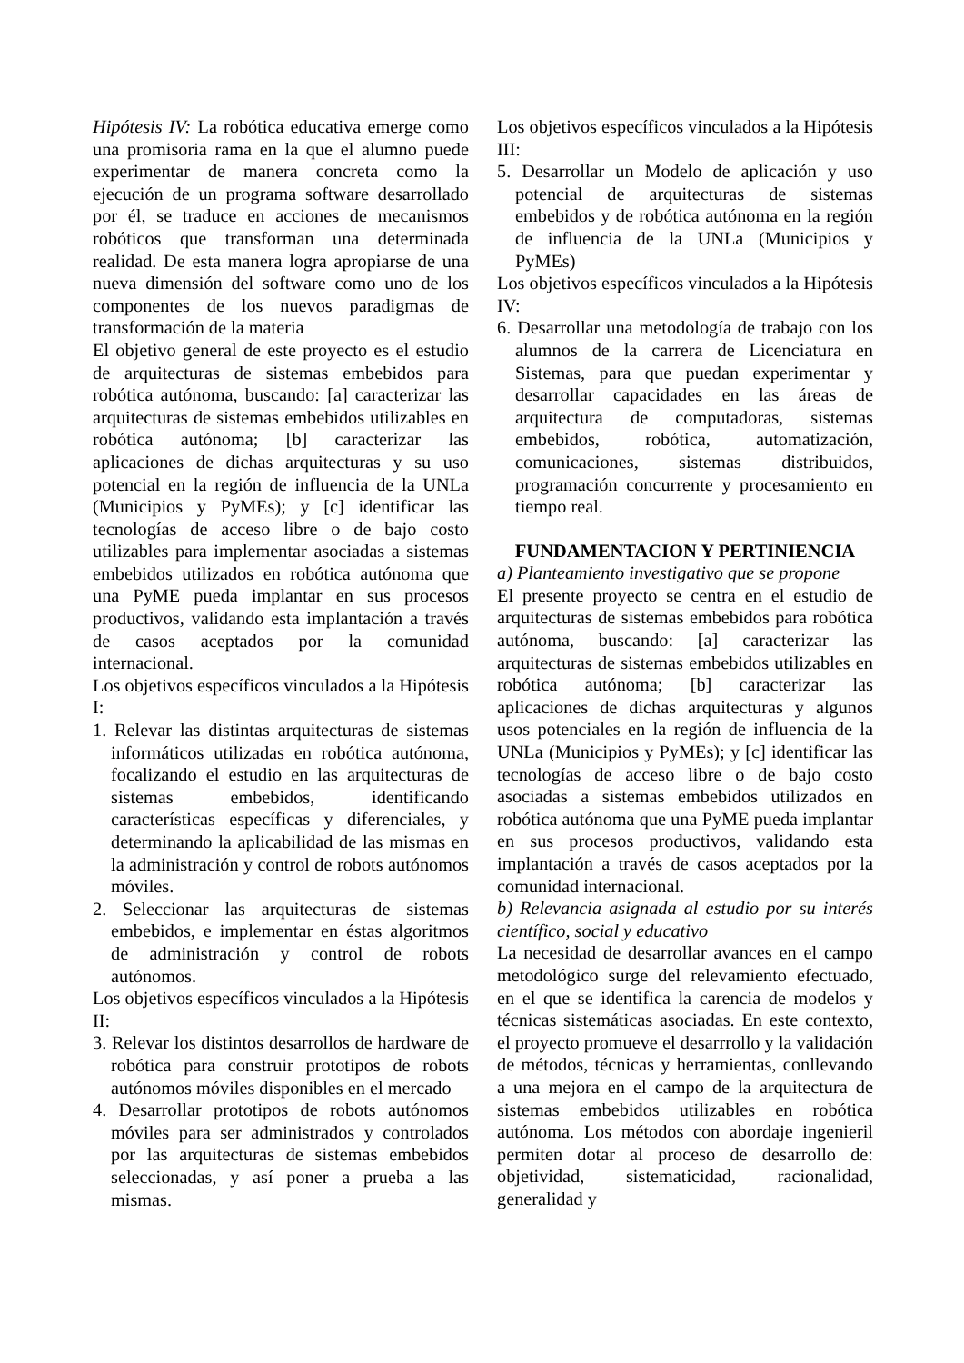Hipótesis IV: La robótica educativa emerge como una promisoria rama en la que el alumno puede experimentar de manera concreta como la ejecución de un programa software desarrollado por él, se traduce en acciones de mecanismos robóticos que transforman una determinada realidad. De esta manera logra apropiarse de una nueva dimensión del software como uno de los componentes de los nuevos paradigmas de transformación de la materia
El objetivo general de este proyecto es el estudio de arquitecturas de sistemas embebidos para robótica autónoma, buscando: [a] caracterizar las arquitecturas de sistemas embebidos utilizables en robótica autónoma; [b] caracterizar las aplicaciones de dichas arquitecturas y su uso potencial en la región de influencia de la UNLa (Municipios y PyMEs); y [c] identificar las tecnologías de acceso libre o de bajo costo utilizables para implementar asociadas a sistemas embebidos utilizados en robótica autónoma que una PyME pueda implantar en sus procesos productivos, validando esta implantación a través de casos aceptados por la comunidad internacional.
Los objetivos específicos vinculados a la Hipótesis I:
1. Relevar las distintas arquitecturas de sistemas informáticos utilizadas en robótica autónoma, focalizando el estudio en las arquitecturas de sistemas embebidos, identificando características específicas y diferenciales, y determinando la aplicabilidad de las mismas en la administración y control de robots autónomos móviles.
2. Seleccionar las arquitecturas de sistemas embebidos, e implementar en éstas algoritmos de administración y control de robots autónomos.
Los objetivos específicos vinculados a la Hipótesis II:
3. Relevar los distintos desarrollos de hardware de robótica para construir prototipos de robots autónomos móviles disponibles en el mercado
4. Desarrollar prototipos de robots autónomos móviles para ser administrados y controlados por las arquitecturas de sistemas embebidos seleccionadas, y así poner a prueba a las mismas.
Los objetivos específicos vinculados a la Hipótesis III:
5. Desarrollar un Modelo de aplicación y uso potencial de arquitecturas de sistemas embebidos y de robótica autónoma en la región de influencia de la UNLa (Municipios y PyMEs)
Los objetivos específicos vinculados a la Hipótesis IV:
6. Desarrollar una metodología de trabajo con los alumnos de la carrera de Licenciatura en Sistemas, para que puedan experimentar y desarrollar capacidades en las áreas de arquitectura de computadoras, sistemas embebidos, robótica, automatización, comunicaciones, sistemas distribuidos, programación concurrente y procesamiento en tiempo real.
FUNDAMENTACION Y PERTINIENCIA
a) Planteamiento investigativo que se propone
El presente proyecto se centra en el estudio de arquitecturas de sistemas embebidos para robótica autónoma, buscando: [a] caracterizar las arquitecturas de sistemas embebidos utilizables en robótica autónoma; [b] caracterizar las aplicaciones de dichas arquitecturas y algunos usos potenciales en la región de influencia de la UNLa (Municipios y PyMEs); y [c] identificar las tecnologías de acceso libre o de bajo costo asociadas a sistemas embebidos utilizados en robótica autónoma que una PyME pueda implantar en sus procesos productivos, validando esta implantación a través de casos aceptados por la comunidad internacional.
b) Relevancia asignada al estudio por su interés científico, social y educativo
La necesidad de desarrollar avances en el campo metodológico surge del relevamiento efectuado, en el que se identifica la carencia de modelos y técnicas sistemáticas asociadas. En este contexto, el proyecto promueve el desarrrollo y la validación de métodos, técnicas y herramientas, conllevando a una mejora en el campo de la arquitectura de sistemas embebidos utilizables en robótica autónoma. Los métodos con abordaje ingenieril permiten dotar al proceso de desarrollo de: objetividad, sistematicidad, racionalidad, generalidad y